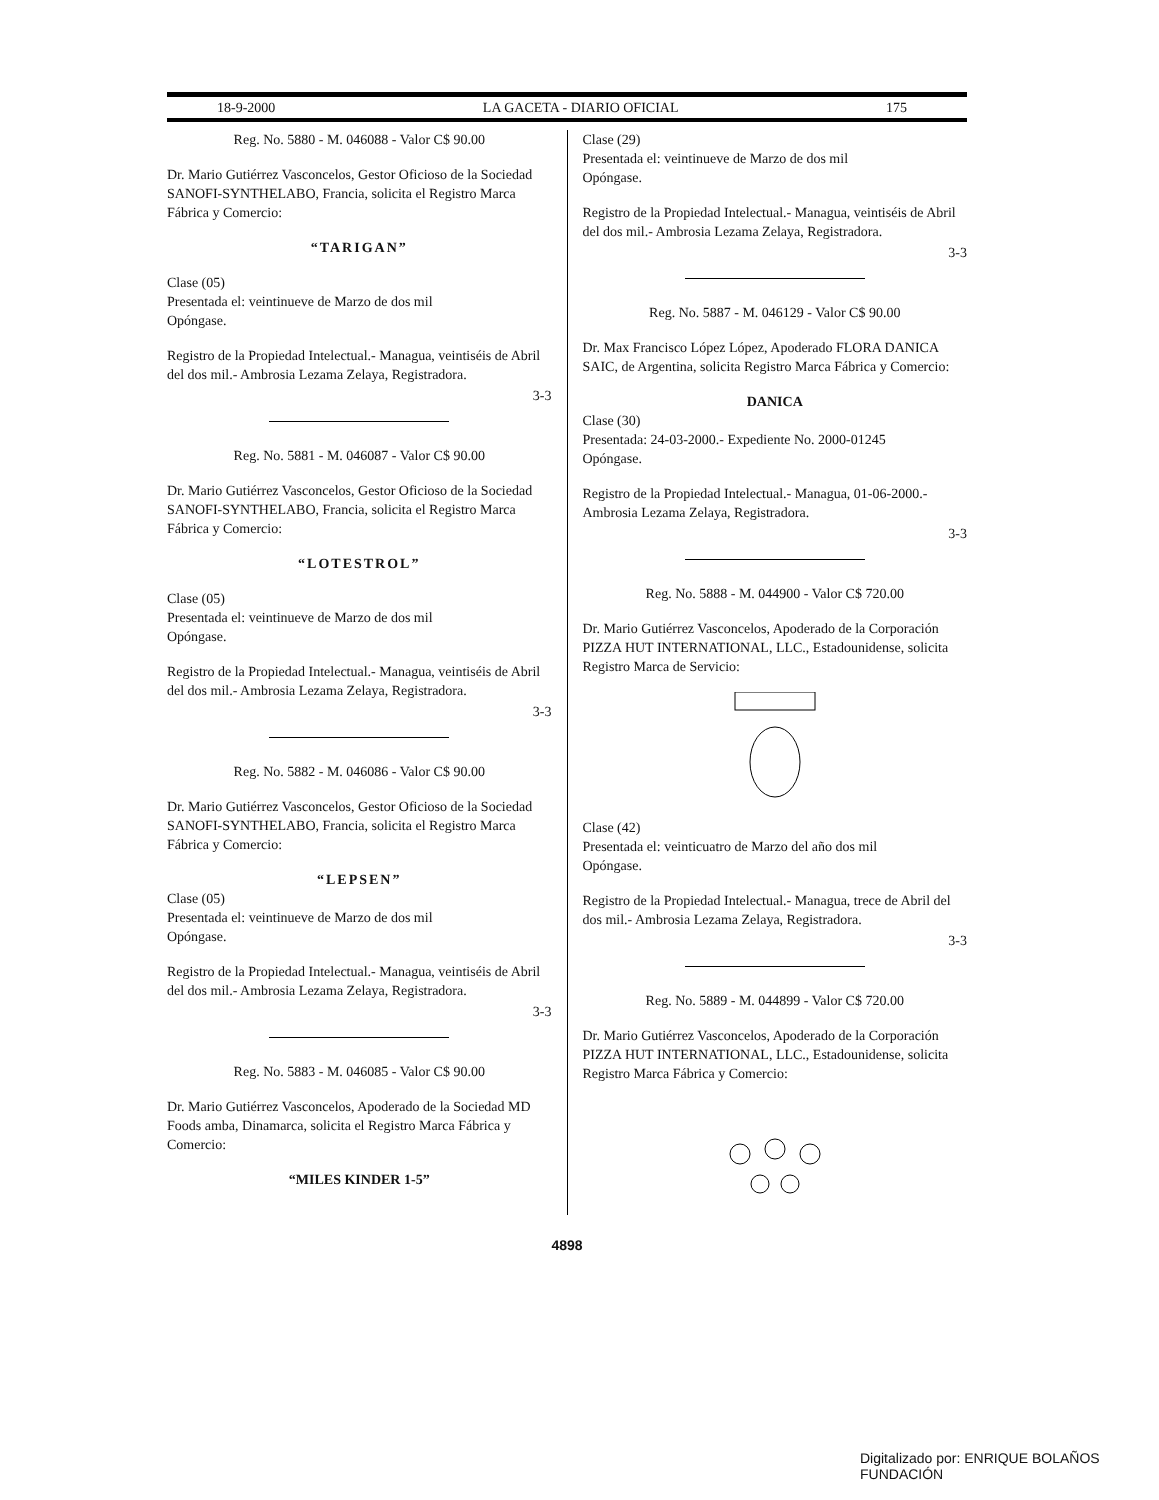18-9-2000 LA GACETA - DIARIO OFICIAL 175
Reg. No. 5880 - M. 046088 - Valor C$ 90.00
Dr. Mario Gutiérrez Vasconcelos, Gestor Oficioso de la Sociedad SANOFI-SYNTHELABO, Francia, solicita el Registro Marca Fábrica y Comercio:
“TARIGAN”
Clase (05)
Presentada el: veintinueve de Marzo de dos mil
Opóngase.
Registro de la Propiedad Intelectual.- Managua, veintiséis de Abril del dos mil.- Ambrosia Lezama Zelaya, Registradora.
3-3
Reg. No. 5881 - M. 046087 - Valor C$ 90.00
Dr. Mario Gutiérrez Vasconcelos, Gestor Oficioso de la Sociedad SANOFI-SYNTHELABO, Francia, solicita el Registro Marca Fábrica y Comercio:
“LOTESTROL”
Clase (05)
Presentada el: veintinueve de Marzo de dos mil
Opóngase.
Registro de la Propiedad Intelectual.- Managua, veintiséis de Abril del dos mil.- Ambrosia Lezama Zelaya, Registradora.
3-3
Reg. No. 5882 - M. 046086 - Valor C$ 90.00
Dr. Mario Gutiérrez Vasconcelos, Gestor Oficioso de la Sociedad SANOFI-SYNTHELABO, Francia, solicita el Registro Marca Fábrica y Comercio:
“LEPSEN”
Clase (05)
Presentada el: veintinueve de Marzo de dos mil
Opóngase.
Registro de la Propiedad Intelectual.- Managua, veintiséis de Abril del dos mil.- Ambrosia Lezama Zelaya, Registradora.
3-3
Reg. No. 5883 - M. 046085 - Valor C$ 90.00
Dr. Mario Gutiérrez Vasconcelos, Apoderado de la Sociedad MD Foods amba, Dinamarca, solicita el Registro Marca Fábrica y Comercio:
“MILES KINDER 1-5”
Clase (29)
Presentada el: veintinueve de Marzo de dos mil
Opóngase.
Registro de la Propiedad Intelectual.- Managua, veintiséis de Abril del dos mil.- Ambrosia Lezama Zelaya, Registradora.
3-3
Reg. No. 5887 - M. 046129 - Valor C$ 90.00
Dr. Max Francisco López López, Apoderado FLORA DANICA SAIC, de Argentina, solicita Registro Marca Fábrica y Comercio:
DANICA
Clase (30)
Presentada: 24-03-2000.- Expediente No. 2000-01245
Opóngase.
Registro de la Propiedad Intelectual.- Managua, 01-06-2000.- Ambrosia Lezama Zelaya, Registradora.
3-3
Reg. No. 5888 - M. 044900 - Valor C$ 720.00
Dr. Mario Gutiérrez Vasconcelos, Apoderado de la Corporación PIZZA HUT INTERNATIONAL, LLC., Estadounidense, solicita Registro Marca de Servicio:
Clase (42)
Presentada el: veinticuatro de Marzo del año dos mil
Opóngase.
Registro de la Propiedad Intelectual.- Managua, trece de Abril del dos mil.- Ambrosia Lezama Zelaya, Registradora.
3-3
Reg. No. 5889 - M. 044899 - Valor C$ 720.00
Dr. Mario Gutiérrez Vasconcelos, Apoderado de la Corporación PIZZA HUT INTERNATIONAL, LLC., Estadounidense, solicita Registro Marca Fábrica y Comercio:
4898
Digitalizado por: ENRIQUE BOLAÑOS FUNDACIÓN